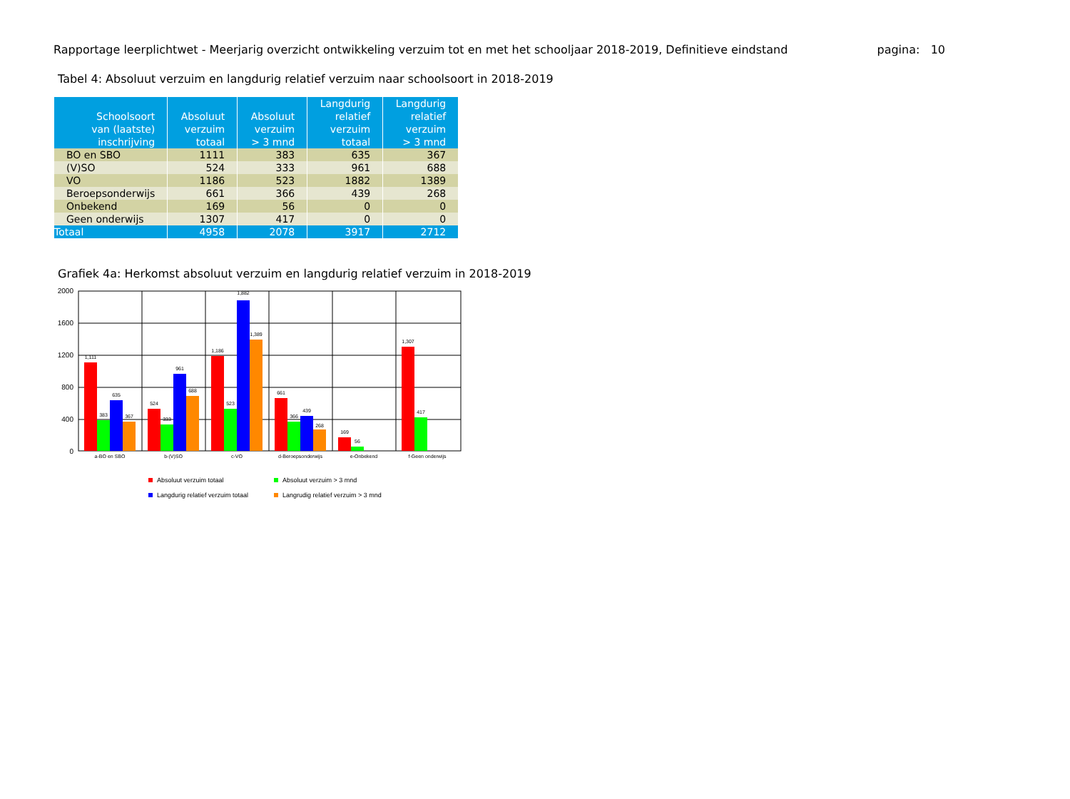Rapportage leerplichtwet - Meerjarig overzicht ontwikkeling verzuim tot en met het schooljaar 2018-2019, Definitieve eindstand pagina: 10
Tabel 4: Absoluut verzuim en langdurig relatief verzuim naar schoolsoort in 2018-2019
| Schoolsoort van (laatste) inschrijving | Absoluut verzuim totaal | Absoluut verzuim > 3 mnd | Langdurig relatief verzuim totaal | Langdurig relatief verzuim > 3 mnd |
| --- | --- | --- | --- | --- |
| BO en SBO | 1111 | 383 | 635 | 367 |
| (V)SO | 524 | 333 | 961 | 688 |
| VO | 1186 | 523 | 1882 | 1389 |
| Beroepsonderwijs | 661 | 366 | 439 | 268 |
| Onbekend | 169 | 56 | 0 | 0 |
| Geen onderwijs | 1307 | 417 | 0 | 0 |
| Totaal | 4958 | 2078 | 3917 | 2712 |
Grafiek 4a: Herkomst absoluut verzuim en langdurig relatief verzuim in 2018-2019
2000
1600
1200
800
400
0
1,111
383
635
367
524
333
961
688
1,186
523
1,882
1,389
661
366
439
268
169
56
1,307
417
a-BO en SBO
b-(V)SO
c-VO
d-Beroepsonderwijs
e-Onbekend
f-Geen onderwijs
Absoluut verzuim totaal
Absoluut verzuim > 3 mnd
Langdurig relatief verzuim totaal
Langrudig relatief verzuim > 3 mnd